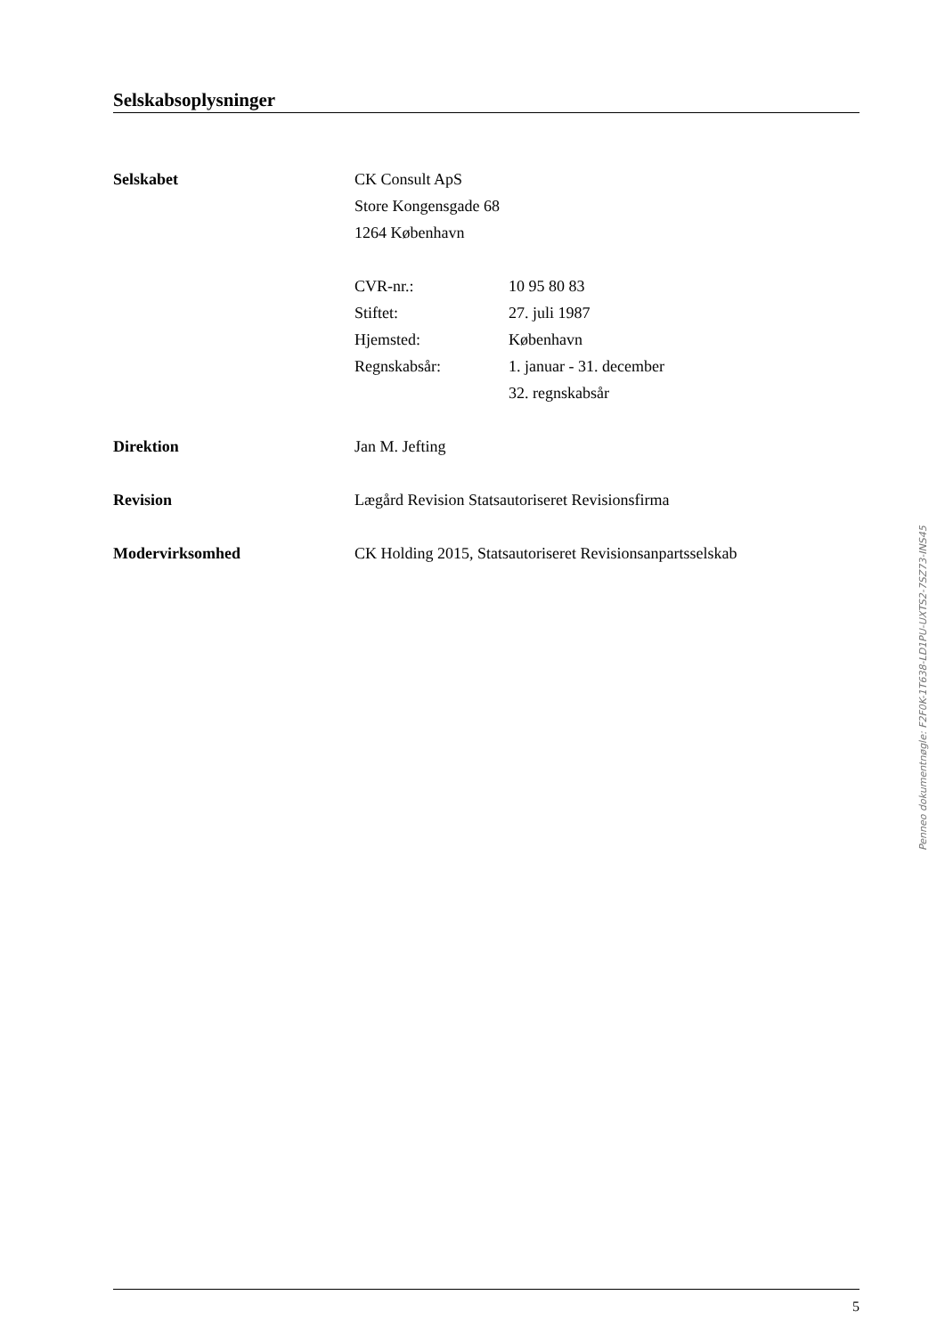Selskabsoplysninger
Selskabet CK Consult ApS
Store Kongensgade 68
1264 København
CVR-nr.: 10 95 80 83
Stiftet: 27. juli 1987
Hjemsted: København
Regnskabsår: 1. januar - 31. december
32. regnskabsår
Direktion Jan M. Jefting
Revision Lægård Revision Statsautoriseret Revisionsfirma
Modervirksomhed CK Holding 2015, Statsautoriseret Revisionsanpartsselskab
Penneo dokumentnøgle: F2F0K-1T638-LD1PU-UXTS2-7SZ73-INS45
5